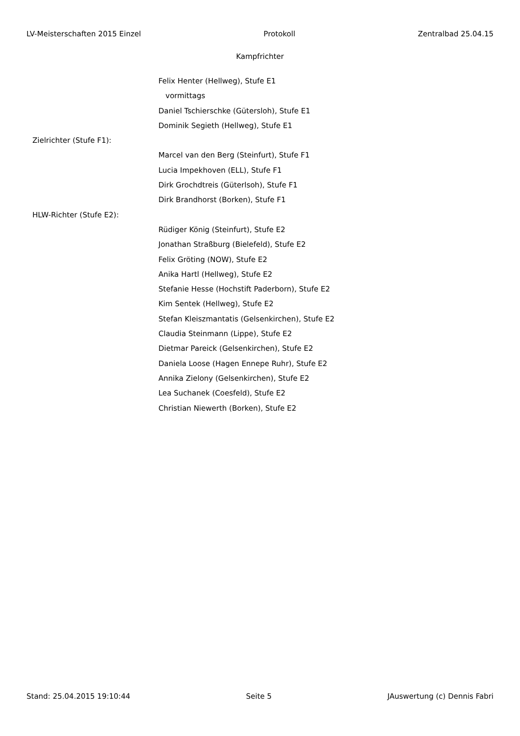LV-Meisterschaften 2015 Einzel Protokoll Zentralbad 25.04.15
Kampfrichter
Felix Henter (Hellweg), Stufe E1
vormittags
Daniel Tschierschke (Gütersloh), Stufe E1
Dominik Segieth (Hellweg), Stufe E1
Zielrichter (Stufe F1):
Marcel van den Berg (Steinfurt), Stufe F1
Lucia Impekhoven (ELL), Stufe F1
Dirk Grochdtreis (Güterlsoh), Stufe F1
Dirk Brandhorst (Borken), Stufe F1
HLW-Richter (Stufe E2):
Rüdiger König (Steinfurt), Stufe E2
Jonathan Straßburg (Bielefeld), Stufe E2
Felix Gröting (NOW), Stufe E2
Anika Hartl (Hellweg), Stufe E2
Stefanie Hesse (Hochstift Paderborn), Stufe E2
Kim Sentek (Hellweg), Stufe E2
Stefan Kleiszmantatis (Gelsenkirchen), Stufe E2
Claudia Steinmann (Lippe), Stufe E2
Dietmar Pareick (Gelsenkirchen), Stufe E2
Daniela Loose (Hagen Ennepe Ruhr), Stufe E2
Annika Zielony (Gelsenkirchen), Stufe E2
Lea Suchanek (Coesfeld), Stufe E2
Christian Niewerth (Borken), Stufe E2
Stand: 25.04.2015 19:10:44 Seite 5 JAuswertung (c) Dennis Fabri